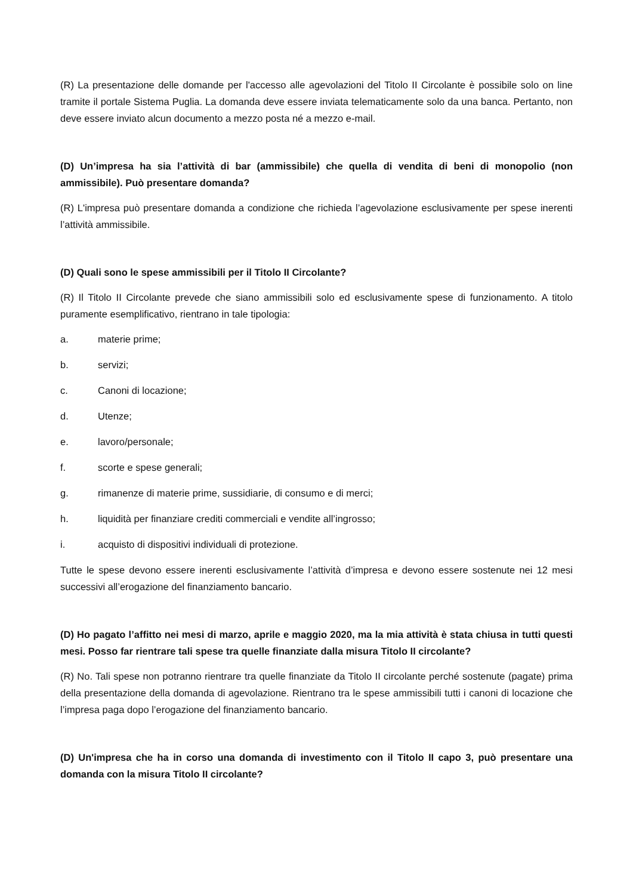(R) La presentazione delle domande per l'accesso alle agevolazioni del Titolo II Circolante è possibile solo on line tramite il portale Sistema Puglia. La domanda deve essere inviata telematicamente solo da una banca. Pertanto, non deve essere inviato alcun documento a mezzo posta né a mezzo e-mail.
(D) Un’impresa ha sia l’attività di bar (ammissibile) che quella di vendita di beni di monopolio (non ammissibile). Può presentare domanda?
(R) L'impresa può presentare domanda a condizione che richieda l’agevolazione esclusivamente per spese inerenti l’attività ammissibile.
(D) Quali sono le spese ammissibili per il Titolo II Circolante?
(R) Il Titolo II Circolante prevede che siano ammissibili solo ed esclusivamente spese di funzionamento. A titolo puramente esemplificativo, rientrano in tale tipologia:
a. materie prime;
b. servizi;
c. Canoni di locazione;
d. Utenze;
e. lavoro/personale;
f. scorte e spese generali;
g. rimanenze di materie prime, sussidiarie, di consumo e di merci;
h. liquidità per finanziare crediti commerciali e vendite all’ingrosso;
i. acquisto di dispositivi individuali di protezione.
Tutte le spese devono essere inerenti esclusivamente l’attività d’impresa e devono essere sostenute nei 12 mesi successivi all’erogazione del finanziamento bancario.
(D) Ho pagato l’affitto nei mesi di marzo, aprile e maggio 2020, ma la mia attività è stata chiusa in tutti questi mesi. Posso far rientrare tali spese tra quelle finanziate dalla misura Titolo II circolante?
(R) No. Tali spese non potranno rientrare tra quelle finanziate da Titolo II circolante perché sostenute (pagate) prima della presentazione della domanda di agevolazione. Rientrano tra le spese ammissibili tutti i canoni di locazione che l’impresa paga dopo l’erogazione del finanziamento bancario.
(D) Un'impresa che ha in corso una domanda di investimento con il Titolo II capo 3, può presentare una domanda con la misura Titolo II circolante?